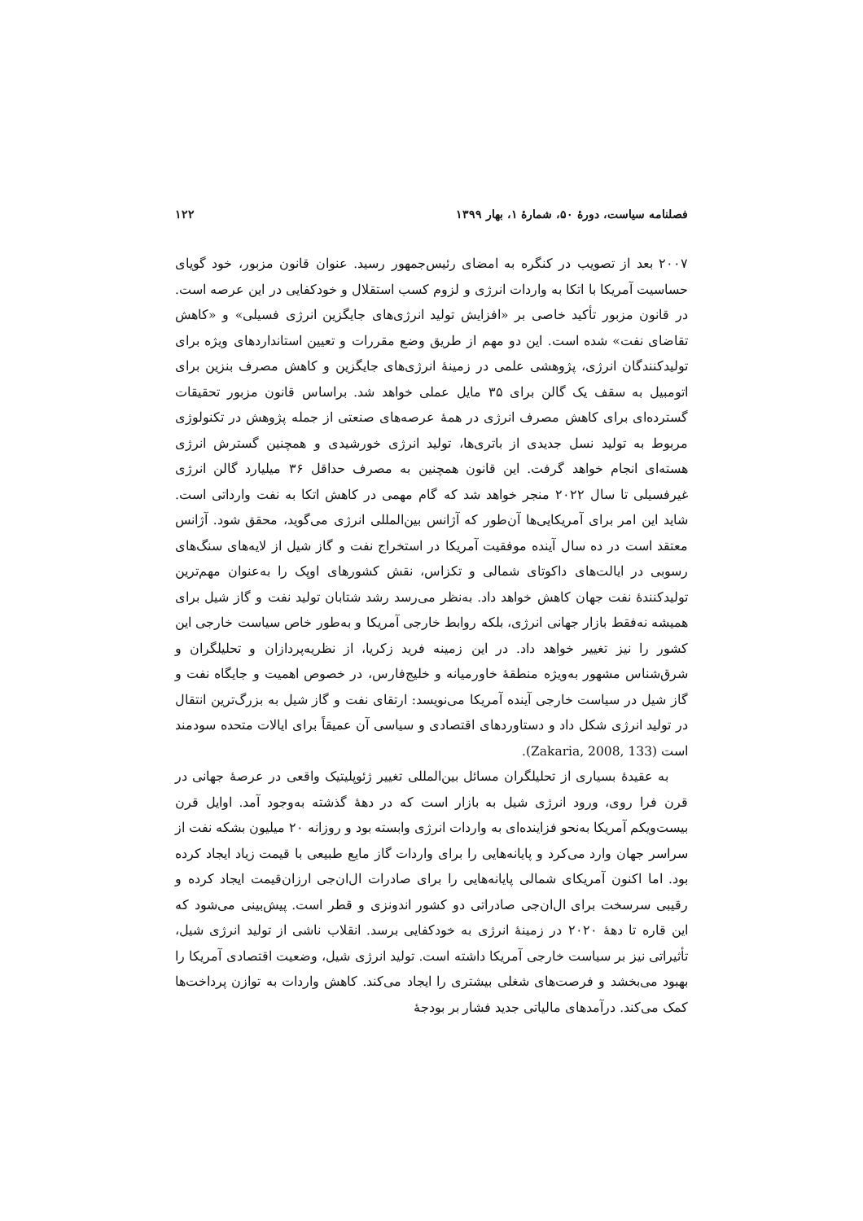فصلنامه سیاست، دورۀ ۵۰، شمارۀ ۱، بهار ۱۳۹۹ ۱۲۲
۲۰۰۷ بعد از تصویب در کنگره به امضای رئیس‌جمهور رسید. عنوان قانون مزبور، خود گویای حساسیت آمریکا با اتکا به واردات انرژی و لزوم کسب استقلال و خودکفایی در این عرصه است. در قانون مزبور تأکید خاصی بر «افزایش تولید انرژی‌های جایگزین انرژی فسیلی» و «کاهش تقاضای نفت» شده است. این دو مهم از طریق وضع مقررات و تعیین استانداردهای ویژه برای تولیدکنندگان انرژی، پژوهشی علمی در زمینهٔ انرژی‌های جایگزین و کاهش مصرف بنزین برای اتومبیل به سقف یک گالن برای ۳۵ مایل عملی خواهد شد. براساس قانون مزبور تحقیقات گسترده‌ای برای کاهش مصرف انرژی در همهٔ عرصه‌های صنعتی از جمله پژوهش در تکنولوژی مربوط به تولید نسل جدیدی از باتری‌ها، تولید انرژی خورشیدی و همچنین گسترش انرژی هسته‌ای انجام خواهد گرفت. این قانون همچنین به مصرف حداقل ۳۶ میلیارد گالن انرژی غیرفسیلی تا سال ۲۰۲۲ منجر خواهد شد که گام مهمی در کاهش اتکا به نفت وارداتی است. شاید این امر برای آمریکایی‌ها آن‌طور که آژانس بین‌المللی انرژی می‌گوید، محقق شود. آژانس معتقد است در ده سال آینده موفقیت آمریکا در استخراج نفت و گاز شیل از لایه‌های سنگ‌های رسوبی در ایالت‌های داکوتای شمالی و تکزاس، نقش کشورهای اوپک را به‌عنوان مهم‌ترین تولیدکنندهٔ نفت جهان کاهش خواهد داد. به‌نظر می‌رسد رشد شتابان تولید نفت و گاز شیل برای همیشه نه‌فقط بازار جهانی انرژی، بلکه روابط خارجی آمریکا و به‌طور خاص سیاست خارجی این کشور را نیز تغییر خواهد داد. در این زمینه فرید زکریا، از نظریه‌پردازان و تحلیلگران و شرق‌شناس مشهور به‌ویژه منطقهٔ خاورمیانه و خلیج‌فارس، در خصوص اهمیت و جایگاه نفت و گاز شیل در سیاست خارجی آینده آمریکا می‌نویسد: ارتقای نفت و گاز شیل به بزرگ‌ترین انتقال در تولید انرژی شکل داد و دستاوردهای اقتصادی و سیاسی آن عمیقاً برای ایالات متحده سودمند است (Zakaria, 2008, 133).
به عقیدهٔ بسیاری از تحلیلگران مسائل بین‌المللی تغییر ژئوپلیتیک واقعی در عرصهٔ جهانی در قرن فرا روی، ورود انرژی شیل به بازار است که در دههٔ گذشته به‌وجود آمد. اوایل قرن بیست‌ویکم آمریکا به‌نحو فزاینده‌ای به واردات انرژی وابسته بود و روزانه ۲۰ میلیون بشکه نفت از سراسر جهان وارد می‌کرد و پایانه‌هایی را برای واردات گاز مایع طبیعی با قیمت زیاد ایجاد کرده بود. اما اکنون آمریکای شمالی پایانه‌هایی را برای صادرات ال‌ان‌جی ارزان‌قیمت ایجاد کرده و رقیبی سرسخت برای ال‌ان‌جی صادراتی دو کشور اندونزی و قطر است. پیش‌بینی می‌شود که این قاره تا دههٔ ۲۰۲۰ در زمینهٔ انرژی به خودکفایی برسد. انقلاب ناشی از تولید انرژی شیل، تأثیراتی نیز بر سیاست خارجی آمریکا داشته است. تولید انرژی شیل، وضعیت اقتصادی آمریکا را بهبود می‌بخشد و فرصت‌های شغلی بیشتری را ایجاد می‌کند. کاهش واردات به توازن پرداخت‌ها کمک می‌کند. درآمدهای مالیاتی جدید فشار بر بودجهٔ